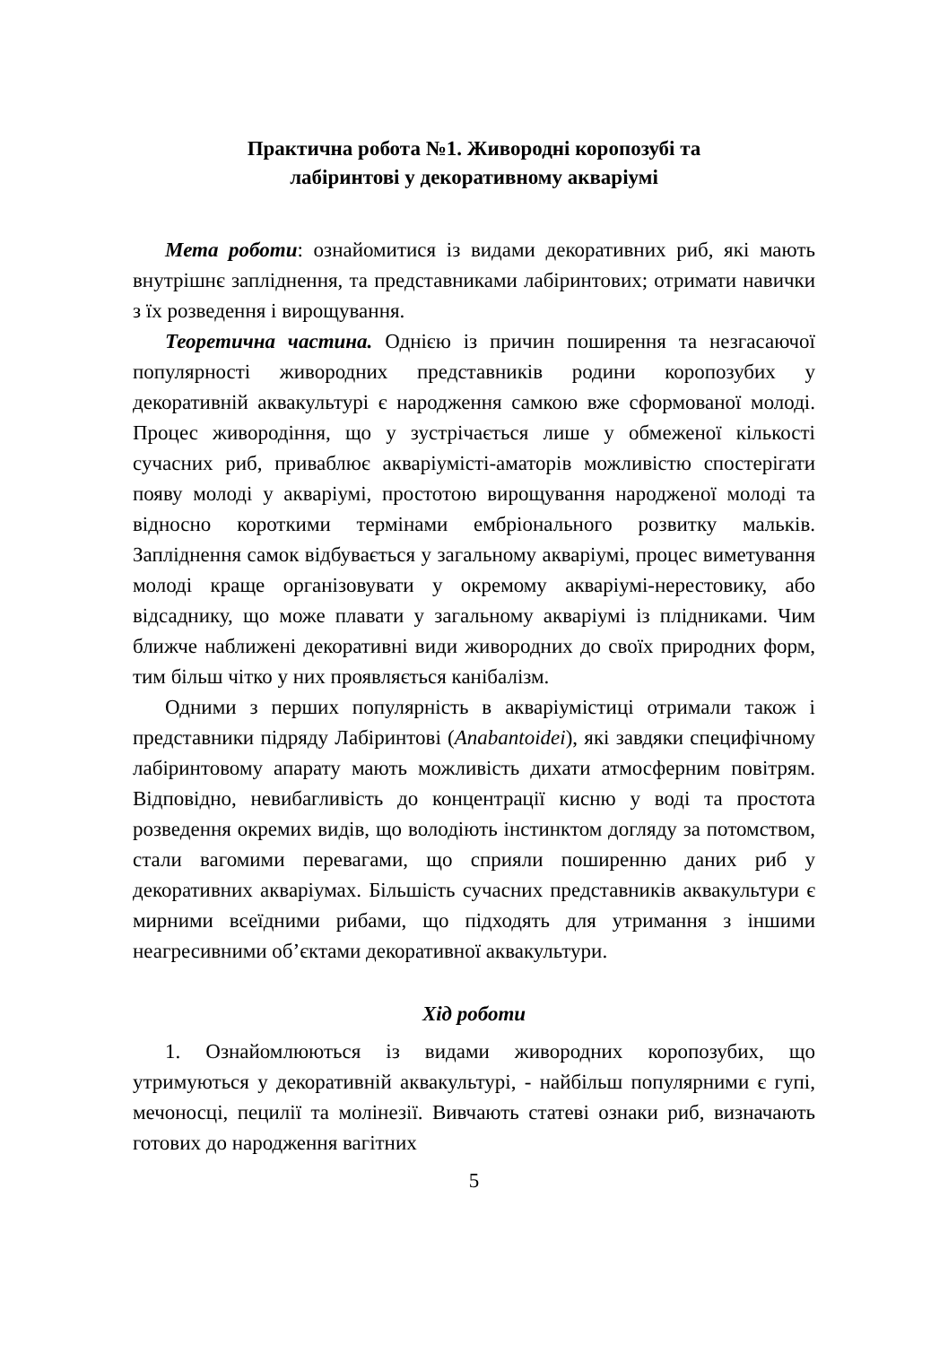Практична робота №1. Живородні коропозубі та
лабіринтові у декоративному акваріумі
Мета роботи: ознайомитися із видами декоративних риб, які мають внутрішнє запліднення, та представниками лабіринтових; отримати навички з їх розведення і вирощування.
Теоретична частина. Однією із причин поширення та незгасаючої популярності живородних представників родини коропозубих у декоративній аквакультурі є народження самкою вже сформованої молоді. Процес живородіння, що у зустрічається лише у обмеженої кількості сучасних риб, приваблює акваріумісті-аматорів можливістю спостерігати появу молоді у акваріумі, простотою вирощування народженої молоді та відносно короткими термінами ембріонального розвитку мальків. Запліднення самок відбувається у загальному акваріумі, процес виметування молоді краще організовувати у окремому акваріумі-нерестовику, або відсаднику, що може плавати у загальному акваріумі із плідниками. Чим ближче наближені декоративні види живородних до своїх природних форм, тим більш чітко у них проявляється канібалізм.
Одними з перших популярність в акваріумістиці отримали також і представники підряду Лабіринтові (Anabantoidei), які завдяки специфічному лабіринтовому апарату мають можливість дихати атмосферним повітрям. Відповідно, невибагливість до концентрації кисню у воді та простота розведення окремих видів, що володіють інстинктом догляду за потомством, стали вагомими перевагами, що сприяли поширенню даних риб у декоративних акваріумах. Більшість сучасних представників аквакультури є мирними всеїдними рибами, що підходять для утримання з іншими неагресивними об’єктами декоративної аквакультури.
Хід роботи
1. Ознайомлюються із видами живородних коропозубих, що утримуються у декоративній аквакультурі, - найбільш популярними є гупі, мечоносці, пецилії та молінезії. Вивчають статеві ознаки риб, визначають готових до народження вагітних
5